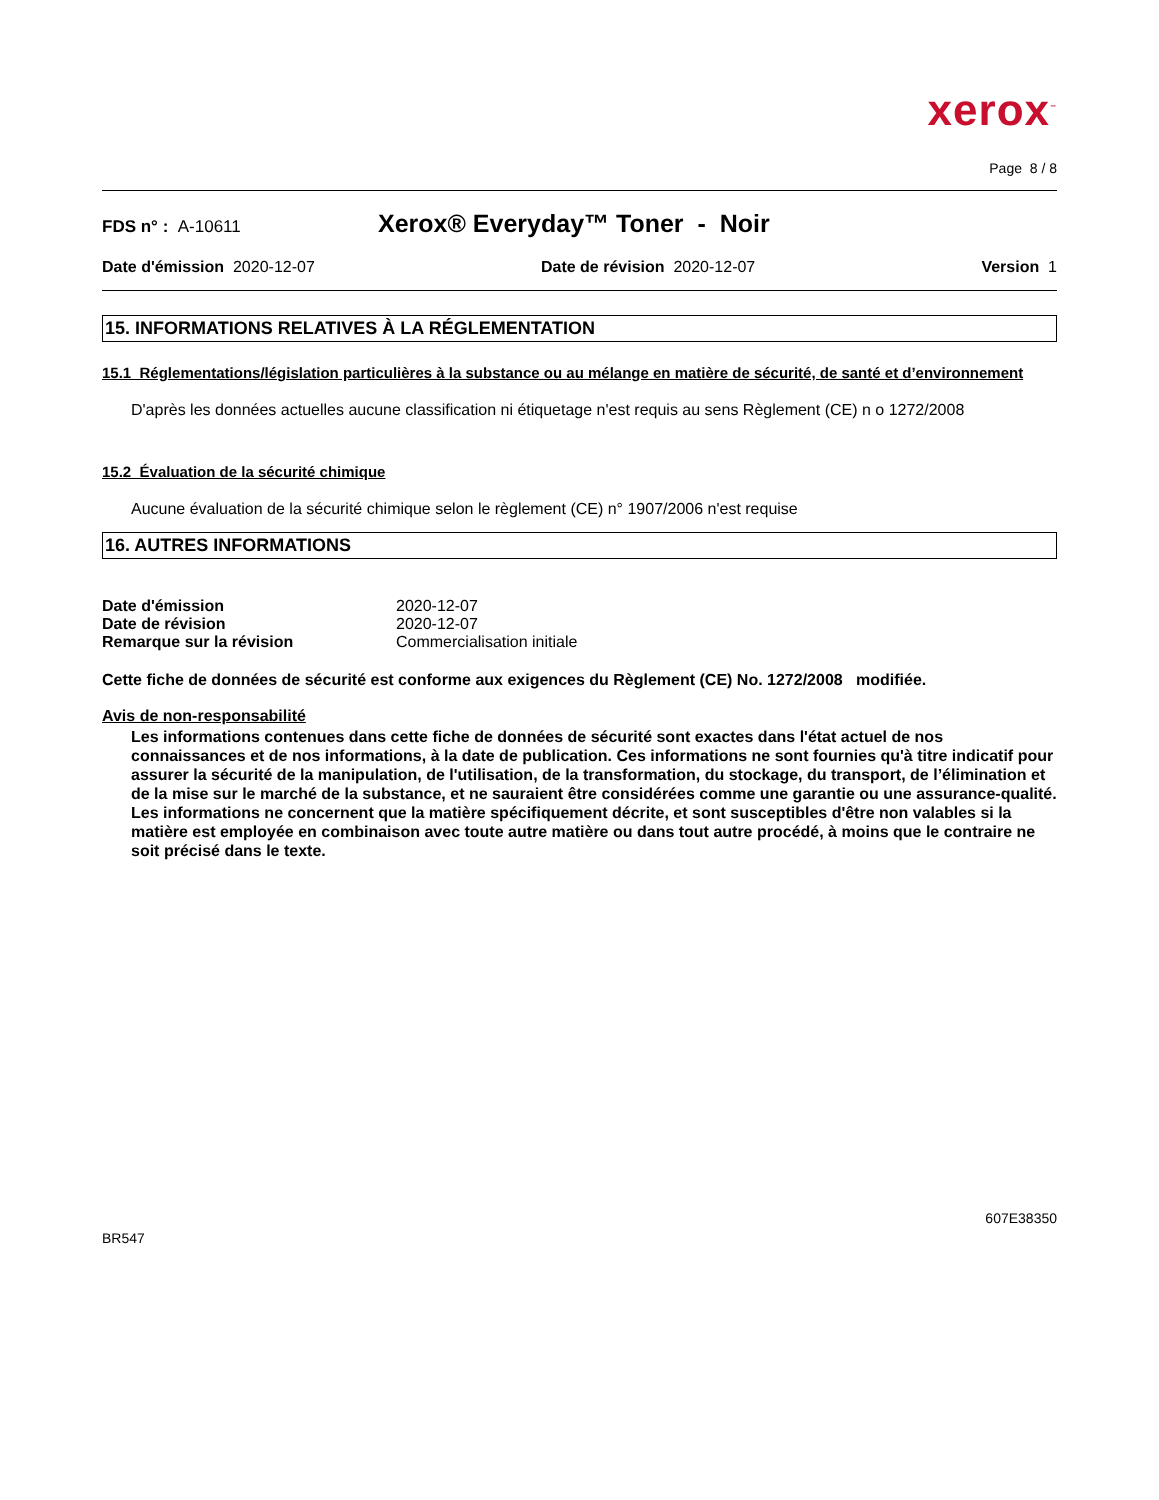xerox<sup>™</sup>
Page 8 / 8
FDS n° : A-10611
Xerox® Everyday™ Toner - Noir
Date d'émission 2020-12-07 Date de révision 2020-12-07 Version 1
15. INFORMATIONS RELATIVES À LA RÉGLEMENTATION
15.1 Réglementations/législation particulières à la substance ou au mélange en matière de sécurité, de santé et d’environnement
D'après les données actuelles aucune classification ni étiquetage n'est requis au sens Règlement (CE) n o 1272/2008
15.2 Évaluation de la sécurité chimique
Aucune évaluation de la sécurité chimique selon le règlement (CE) n° 1907/2006 n'est requise
16. AUTRES INFORMATIONS
| Date d'émission | 2020-12-07 |
| Date de révision | 2020-12-07 |
| Remarque sur la révision | Commercialisation initiale |
Cette fiche de données de sécurité est conforme aux exigences du Règlement (CE) No. 1272/2008 modifiée.
Avis de non-responsabilité
Les informations contenues dans cette fiche de données de sécurité sont exactes dans l'état actuel de nos connaissances et de nos informations, à la date de publication. Ces informations ne sont fournies qu'à titre indicatif pour assurer la sécurité de la manipulation, de l'utilisation, de la transformation, du stockage, du transport, de l’élimination et de la mise sur le marché de la substance, et ne sauraient être considérées comme une garantie ou une assurance-qualité. Les informations ne concernent que la matière spécifiquement décrite, et sont susceptibles d'être non valables si la matière est employée en combinaison avec toute autre matière ou dans tout autre procédé, à moins que le contraire ne soit précisé dans le texte.
607E38350
BR547